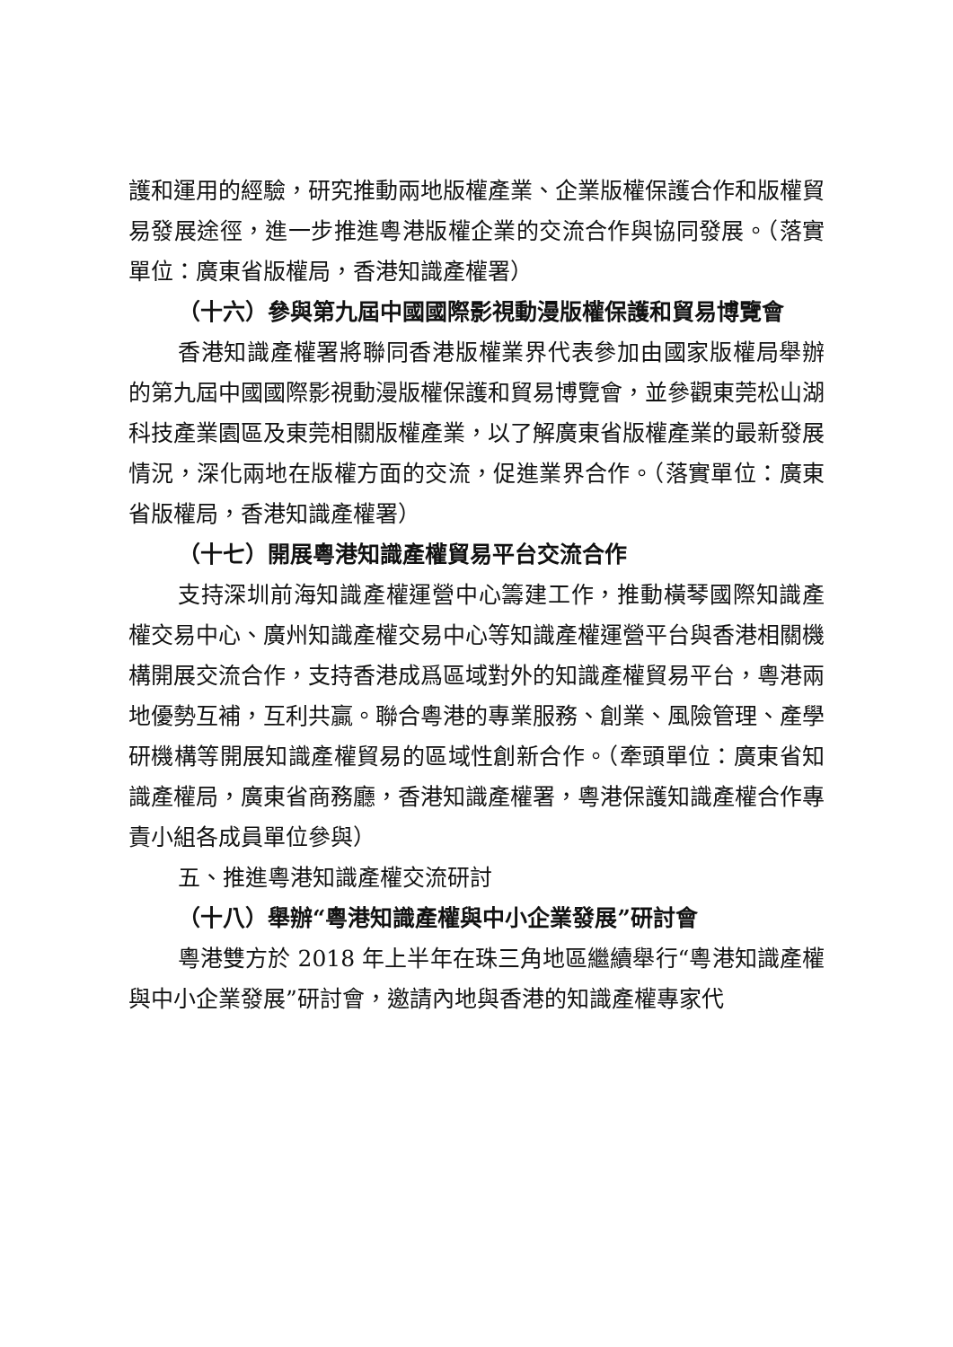護和運用的經驗，研究推動兩地版權產業、企業版權保護合作和版權貿易發展途徑，進一步推進粵港版權企業的交流合作與協同發展。（落實單位：廣東省版權局，香港知識產權署）
（十六）參與第九屆中國國際影視動漫版權保護和貿易博覽會
香港知識產權署將聯同香港版權業界代表參加由國家版權局舉辦的第九屆中國國際影視動漫版權保護和貿易博覽會，並參觀東莞松山湖科技產業園區及東莞相關版權產業，以了解廣東省版權產業的最新發展情況，深化兩地在版權方面的交流，促進業界合作。（落實單位：廣東省版權局，香港知識產權署）
（十七）開展粵港知識產權貿易平台交流合作
支持深圳前海知識產權運營中心籌建工作，推動橫琴國際知識產權交易中心、廣州知識產權交易中心等知識產權運營平台與香港相關機構開展交流合作，支持香港成爲區域對外的知識產權貿易平台，粵港兩地優勢互補，互利共贏。聯合粵港的專業服務、創業、風險管理、產學研機構等開展知識產權貿易的區域性創新合作。（牽頭單位：廣東省知識產權局，廣東省商務廳，香港知識產權署，粵港保護知識產權合作專責小組各成員單位參與）
五、推進粵港知識產權交流研討
（十八）舉辦“粵港知識產權與中小企業發展”研討會
粵港雙方於 2018 年上半年在珠三角地區繼續舉行“粵港知識產權與中小企業發展”研討會，邀請內地與香港的知識產權專家代